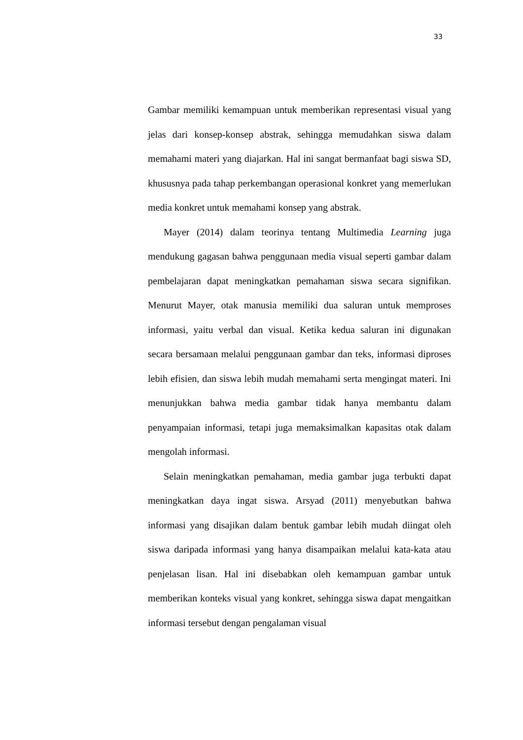33
Gambar memiliki kemampuan untuk memberikan representasi visual yang jelas dari konsep-konsep abstrak, sehingga memudahkan siswa dalam memahami materi yang diajarkan. Hal ini sangat bermanfaat bagi siswa SD, khususnya pada tahap perkembangan operasional konkret yang memerlukan media konkret untuk memahami konsep yang abstrak.
Mayer (2014) dalam teorinya tentang Multimedia Learning juga mendukung gagasan bahwa penggunaan media visual seperti gambar dalam pembelajaran dapat meningkatkan pemahaman siswa secara signifikan. Menurut Mayer, otak manusia memiliki dua saluran untuk memproses informasi, yaitu verbal dan visual. Ketika kedua saluran ini digunakan secara bersamaan melalui penggunaan gambar dan teks, informasi diproses lebih efisien, dan siswa lebih mudah memahami serta mengingat materi. Ini menunjukkan bahwa media gambar tidak hanya membantu dalam penyampaian informasi, tetapi juga memaksimalkan kapasitas otak dalam mengolah informasi.
Selain meningkatkan pemahaman, media gambar juga terbukti dapat meningkatkan daya ingat siswa. Arsyad (2011) menyebutkan bahwa informasi yang disajikan dalam bentuk gambar lebih mudah diingat oleh siswa daripada informasi yang hanya disampaikan melalui kata-kata atau penjelasan lisan. Hal ini disebabkan oleh kemampuan gambar untuk memberikan konteks visual yang konkret, sehingga siswa dapat mengaitkan informasi tersebut dengan pengalaman visual